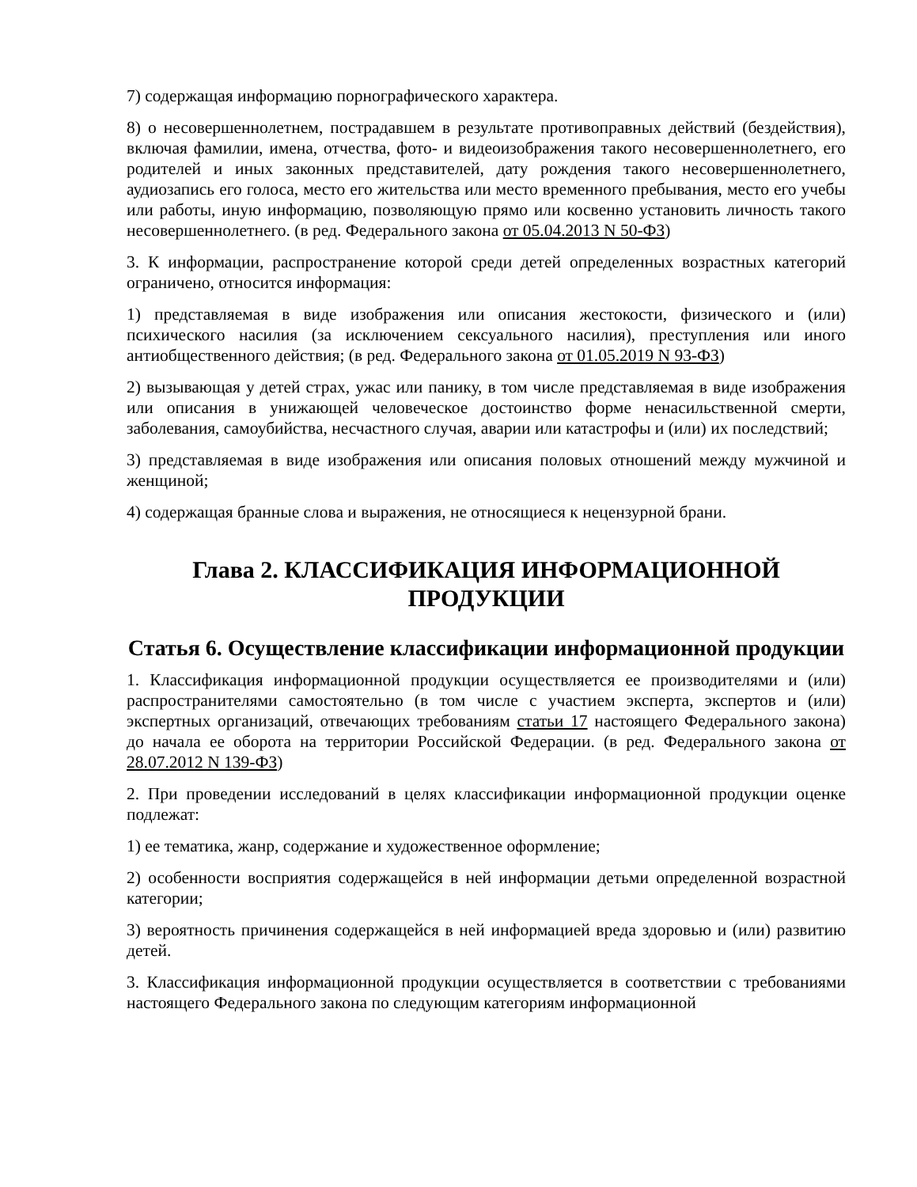7) содержащая информацию порнографического характера.
8) о несовершеннолетнем, пострадавшем в результате противоправных действий (бездействия), включая фамилии, имена, отчества, фото- и видеоизображения такого несовершеннолетнего, его родителей и иных законных представителей, дату рождения такого несовершеннолетнего, аудиозапись его голоса, место его жительства или место временного пребывания, место его учебы или работы, иную информацию, позволяющую прямо или косвенно установить личность такого несовершеннолетнего. (в ред. Федерального закона от 05.04.2013 N 50-ФЗ)
3. К информации, распространение которой среди детей определенных возрастных категорий ограничено, относится информация:
1) представляемая в виде изображения или описания жестокости, физического и (или) психического насилия (за исключением сексуального насилия), преступления или иного антиобщественного действия; (в ред. Федерального закона от 01.05.2019 N 93-ФЗ)
2) вызывающая у детей страх, ужас или панику, в том числе представляемая в виде изображения или описания в унижающей человеческое достоинство форме ненасильственной смерти, заболевания, самоубийства, несчастного случая, аварии или катастрофы и (или) их последствий;
3) представляемая в виде изображения или описания половых отношений между мужчиной и женщиной;
4) содержащая бранные слова и выражения, не относящиеся к нецензурной брани.
Глава 2. КЛАССИФИКАЦИЯ ИНФОРМАЦИОННОЙ ПРОДУКЦИИ
Статья 6. Осуществление классификации информационной продукции
1. Классификация информационной продукции осуществляется ее производителями и (или) распространителями самостоятельно (в том числе с участием эксперта, экспертов и (или) экспертных организаций, отвечающих требованиям статьи 17 настоящего Федерального закона) до начала ее оборота на территории Российской Федерации. (в ред. Федерального закона от 28.07.2012 N 139-ФЗ)
2. При проведении исследований в целях классификации информационной продукции оценке подлежат:
1) ее тематика, жанр, содержание и художественное оформление;
2) особенности восприятия содержащейся в ней информации детьми определенной возрастной категории;
3) вероятность причинения содержащейся в ней информацией вреда здоровью и (или) развитию детей.
3. Классификация информационной продукции осуществляется в соответствии с требованиями настоящего Федерального закона по следующим категориям информационной